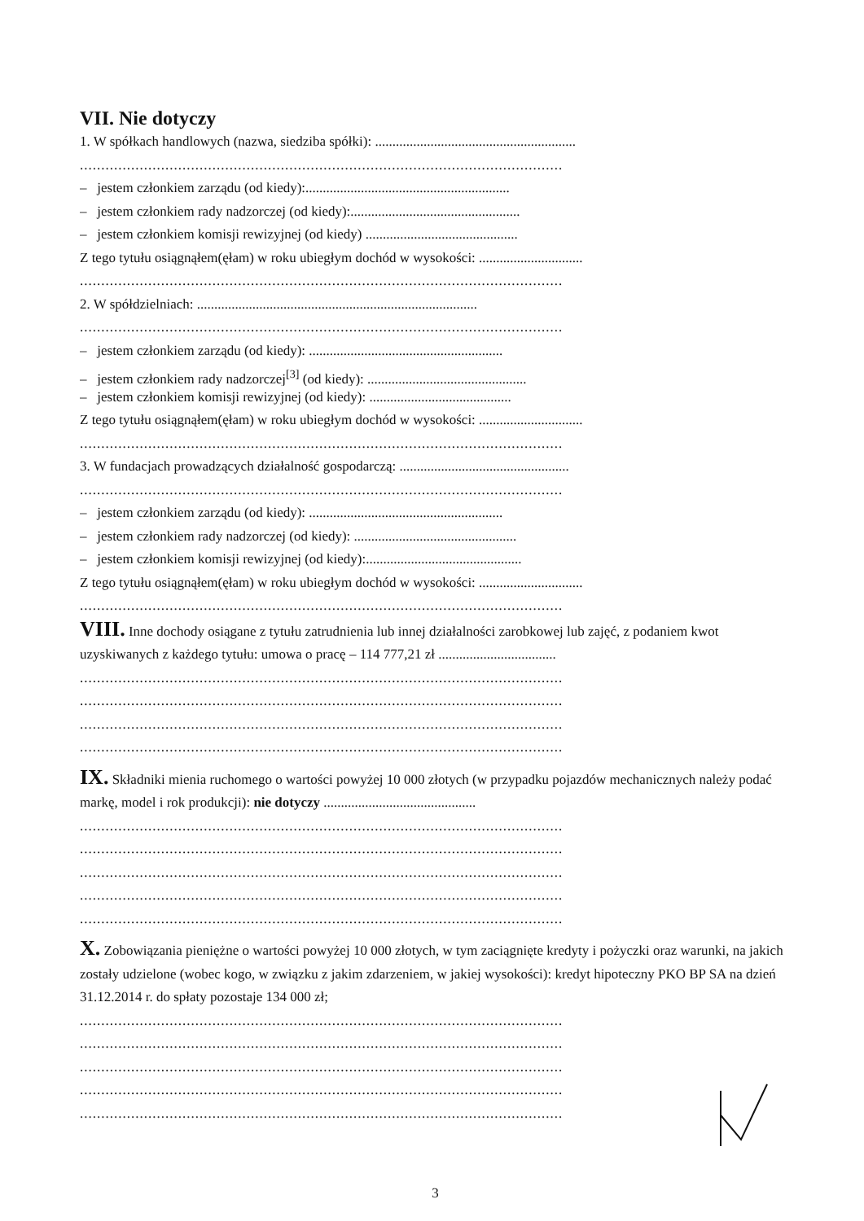VII. Nie dotyczy
1. W spółkach handlowych (nazwa, siedziba spółki): ..........................................................
.................................................................................................................
– jestem członkiem zarządu (od kiedy):...........................................................
– jestem członkiem rady nadzorczej (od kiedy):.................................................
– jestem członkiem komisji rewizyjnej (od kiedy) ............................................
Z tego tytułu osiągnąłem(ęłam) w roku ubiegłym dochód w wysokości: ..............................
.................................................................................................................
2. W spółdzielniach: .................................................................................
.................................................................................................................
– jestem członkiem zarządu (od kiedy): ........................................................
– jestem członkiem rady nadzorczej<sup>[3]</sup> (od kiedy): ..............................................
– jestem członkiem komisji rewizyjnej (od kiedy): .........................................
Z tego tytułu osiągnąłem(ęłam) w roku ubiegłym dochód w wysokości: ..............................
.................................................................................................................
3. W fundacjach prowadzących działalność gospodarczą: .................................................
.................................................................................................................
– jestem członkiem zarządu (od kiedy): ........................................................
– jestem członkiem rady nadzorczej (od kiedy): ...............................................
– jestem członkiem komisji rewizyjnej (od kiedy):.............................................
Z tego tytułu osiągnąłem(ęłam) w roku ubiegłym dochód w wysokości: ..............................
.................................................................................................................
VIII. Inne dochody osiągane z tytułu zatrudnienia lub innej działalności zarobkowej lub zajęć, z podaniem kwot uzyskiwanych z każdego tytułu: umowa o pracę – 114 777,21 zł ..................................
.................................................................................................................
.................................................................................................................
.................................................................................................................
.................................................................................................................
IX. Składniki mienia ruchomego o wartości powyżej 10 000 złotych (w przypadku pojazdów mechanicznych należy podać markę, model i rok produkcji): nie dotyczy ............................................
.................................................................................................................
.................................................................................................................
.................................................................................................................
.................................................................................................................
.................................................................................................................
X. Zobowiązania pieniężne o wartości powyżej 10 000 złotych, w tym zaciągnięte kredyty i pożyczki oraz warunki, na jakich zostały udzielone (wobec kogo, w związku z jakim zdarzeniem, w jakiej wysokości): kredyt hipoteczny PKO BP SA na dzień 31.12.2014 r. do spłaty pozostaje 134 000 zł;
.................................................................................................................
.................................................................................................................
.................................................................................................................
.................................................................................................................
.................................................................................................................
3